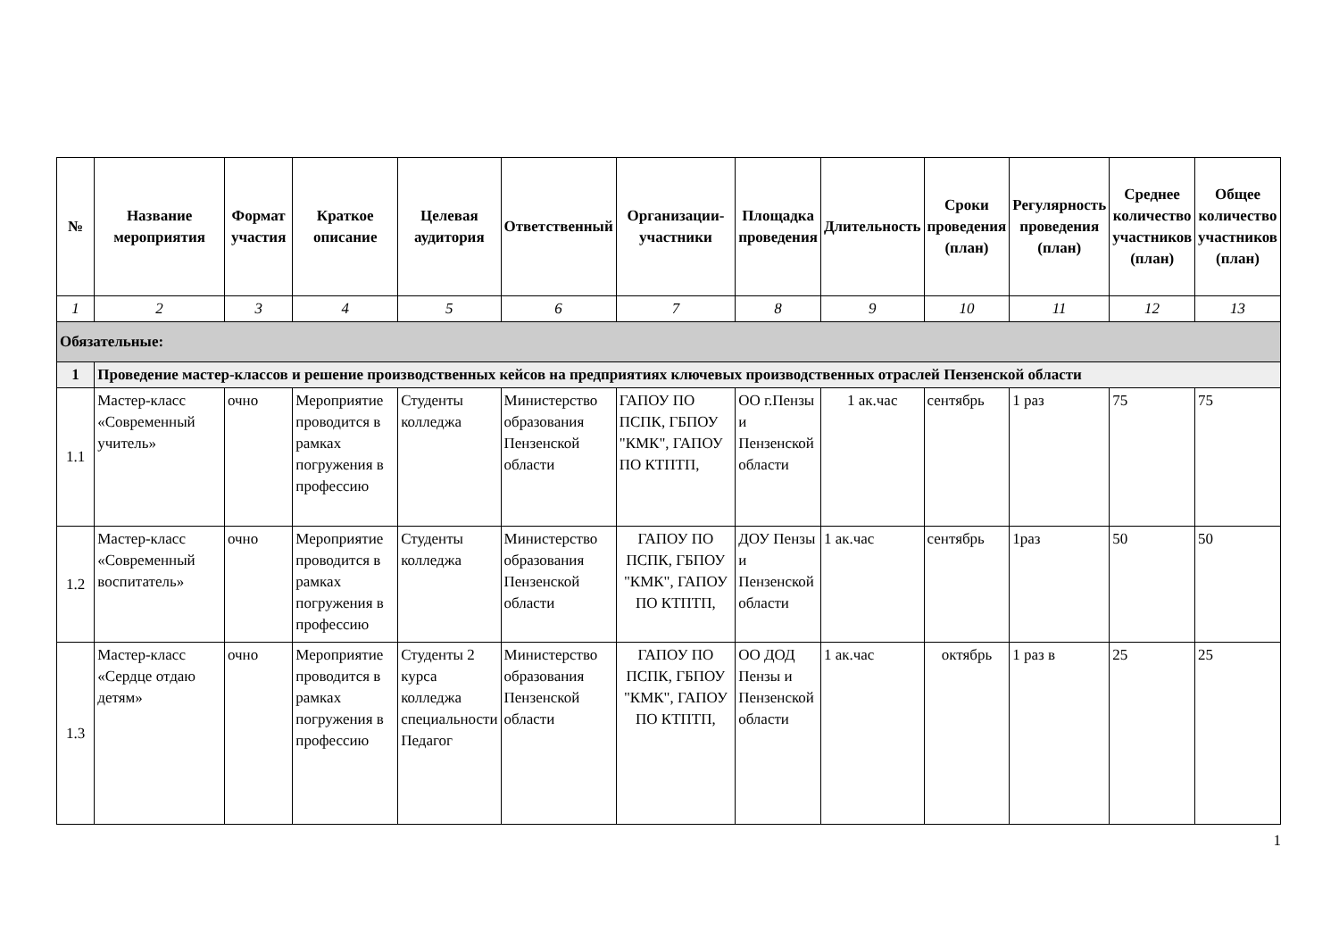| № | Название мероприятия | Формат участия | Краткое описание | Целевая аудитория | Ответственный | Организации-участники | Площадка проведения | Длительность | Сроки проведения (план) | Регулярность проведения (план) | Среднее количество участников (план) | Общее количество участников (план) |
| --- | --- | --- | --- | --- | --- | --- | --- | --- | --- | --- | --- | --- |
| 1 | 2 | 3 | 4 | 5 | 6 | 7 | 8 | 9 | 10 | 11 | 12 | 13 |
| Обязательные: | | | | | | | | | | | | |
| 1 | Проведение мастер-классов и решение производственных кейсов на предприятиях ключевых производственных отраслей Пензенской области | | | | | | | | | | | |
| 1.1 | Мастер-класс «Современный учитель» | очно | Мероприятие проводится в рамках погружения в профессию | Студенты колледжа | Министерство образования Пензенской области | ГАПОУ ПО ПСПК, ГБПОУ "КМК", ГАПОУ ПО КТПТП, | ОО г.Пензы и Пензенской области | 1 ак.час | сентябрь | 1 раз | 75 | 75 |
| 1.2 | Мастер-класс «Современный воспитатель» | очно | Мероприятие проводится в рамках погружения в профессию | Студенты колледжа | Министерство образования Пензенской области | ГАПОУ ПО ПСПК, ГБПОУ "КМК", ГАПОУ ПО КТПТП, | ДОУ Пензы и Пензенской области | 1 ак.час | сентябрь | 1раз | 50 | 50 |
| 1.3 | Мастер-класс «Сердце отдаю детям» | очно | Мероприятие проводится в рамках погружения в профессию | Студенты 2 курса колледжа специальности Педагог | Министерство образования Пензенской области | ГАПОУ ПО ПСПК, ГБПОУ "КМК", ГАПОУ ПО КТПТП, | ОО ДОД Пензы и Пензенской области | 1 ак.час | октябрь | 1 раз в | 25 | 25 |
1